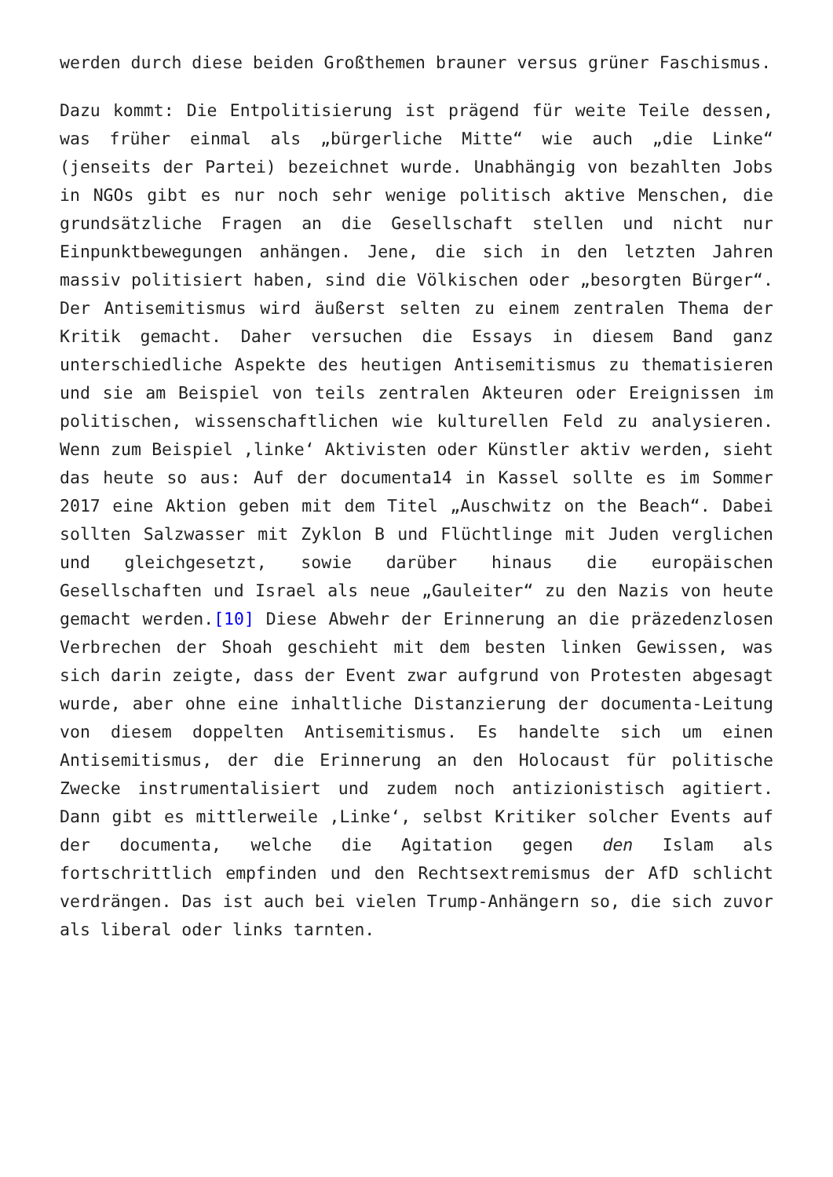werden durch diese beiden Großthemen brauner versus grüner Faschismus.
Dazu kommt: Die Entpolitisierung ist prägend für weite Teile dessen, was früher einmal als „bürgerliche Mitte“ wie auch „die Linke“ (jenseits der Partei) bezeichnet wurde. Unabhängig von bezahlten Jobs in NGOs gibt es nur noch sehr wenige politisch aktive Menschen, die grundsätzliche Fragen an die Gesellschaft stellen und nicht nur Einpunktbewegungen anhängen. Jene, die sich in den letzten Jahren massiv politisiert haben, sind die Völkischen oder „besorgten Bürger“. Der Antisemitismus wird äußerst selten zu einem zentralen Thema der Kritik gemacht. Daher versuchen die Essays in diesem Band ganz unterschiedliche Aspekte des heutigen Antisemitismus zu thematisieren und sie am Beispiel von teils zentralen Akteuren oder Ereignissen im politischen, wissenschaftlichen wie kulturellen Feld zu analysieren. Wenn zum Beispiel ‚linke‘ Aktivisten oder Künstler aktiv werden, sieht das heute so aus: Auf der documenta14 in Kassel sollte es im Sommer 2017 eine Aktion geben mit dem Titel „Auschwitz on the Beach“. Dabei sollten Salzwasser mit Zyklon B und Flüchtlinge mit Juden verglichen und gleichgesetzt, sowie darüber hinaus die europäischen Gesellschaften und Israel als neue „Gauleiter“ zu den Nazis von heute gemacht werden.[10] Diese Abwehr der Erinnerung an die präzedenzlosen Verbrechen der Shoah geschieht mit dem besten linken Gewissen, was sich darin zeigte, dass der Event zwar aufgrund von Protesten abgesagt wurde, aber ohne eine inhaltliche Distanzierung der documenta-Leitung von diesem doppelten Antisemitismus. Es handelte sich um einen Antisemitismus, der die Erinnerung an den Holocaust für politische Zwecke instrumentalisiert und zudem noch antizionistisch agitiert. Dann gibt es mittlerweile ‚Linke‘, selbst Kritiker solcher Events auf der documenta, welche die Agitation gegen den Islam als fortschrittlich empfinden und den Rechtsextremismus der AfD schlicht verdrängen. Das ist auch bei vielen Trump-Anhängern so, die sich zuvor als liberal oder links tarnten.